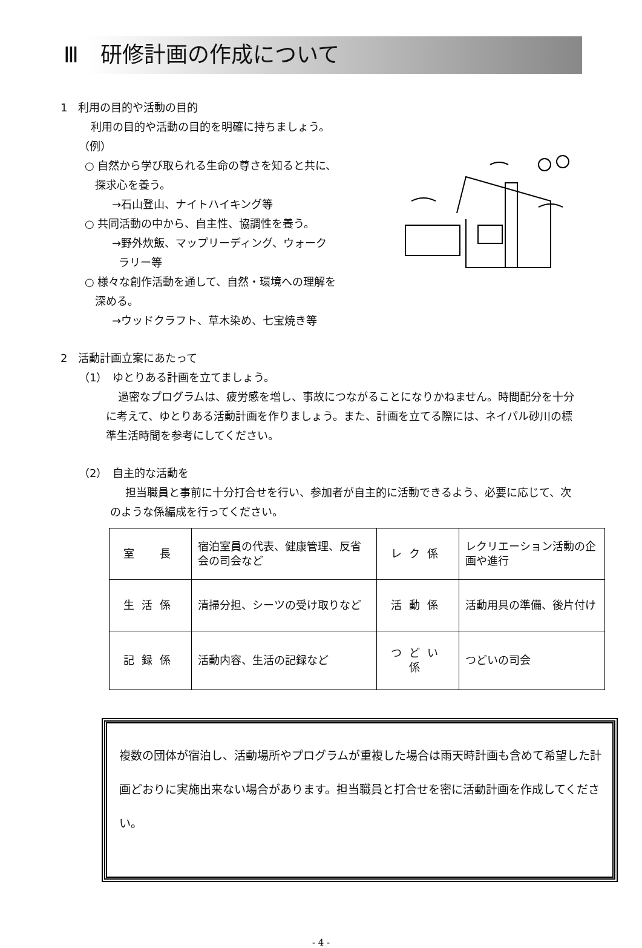Ⅲ　研修計画の作成について
1　利用の目的や活動の目的
利用の目的や活動の目的を明確に持ちましょう。
（例）
○ 自然から学び取られる生命の尊さを知ると共に、
探求心を養う。
→石山登山、ナイトハイキング等
○ 共同活動の中から、自主性、協調性を養う。
→野外炊飯、マップリーディング、ウォーク
ラリー等
○ 様々な創作活動を通して、自然・環境への理解を
深める。
→ウッドクラフト、草木染め、七宝焼き等
2　活動計画立案にあたって
（1）　ゆとりある計画を立てましょう。
過密なプログラムは、疲労感を増し、事故につながることになりかねません。時間配分を十分に考えて、ゆとりある活動計画を作りましょう。また、計画を立てる際には、ネイパル砂川の標準生活時間を参考にしてください。
（2）　自主的な活動を
担当職員と事前に十分打合せを行い、参加者が自主的に活動できるよう、必要に応じて、次のような係編成を行ってください。
| 室 長 | 宿泊室員の代表、健康管理、反省会の司会など | レク係 | レクリエーション活動の企画や進行 |
| 生活係 | 清掃分担、シーツの受け取りなど | 活動係 | 活動用具の準備、後片付け |
| 記録係 | 活動内容、生活の記録など | つどい係 | つどいの司会 |
複数の団体が宿泊し、活動場所やプログラムが重複した場合は雨天時計画も含めて希望した計画どおりに実施出来ない場合があります。担当職員と打合せを密に活動計画を作成してください。
- 4 -